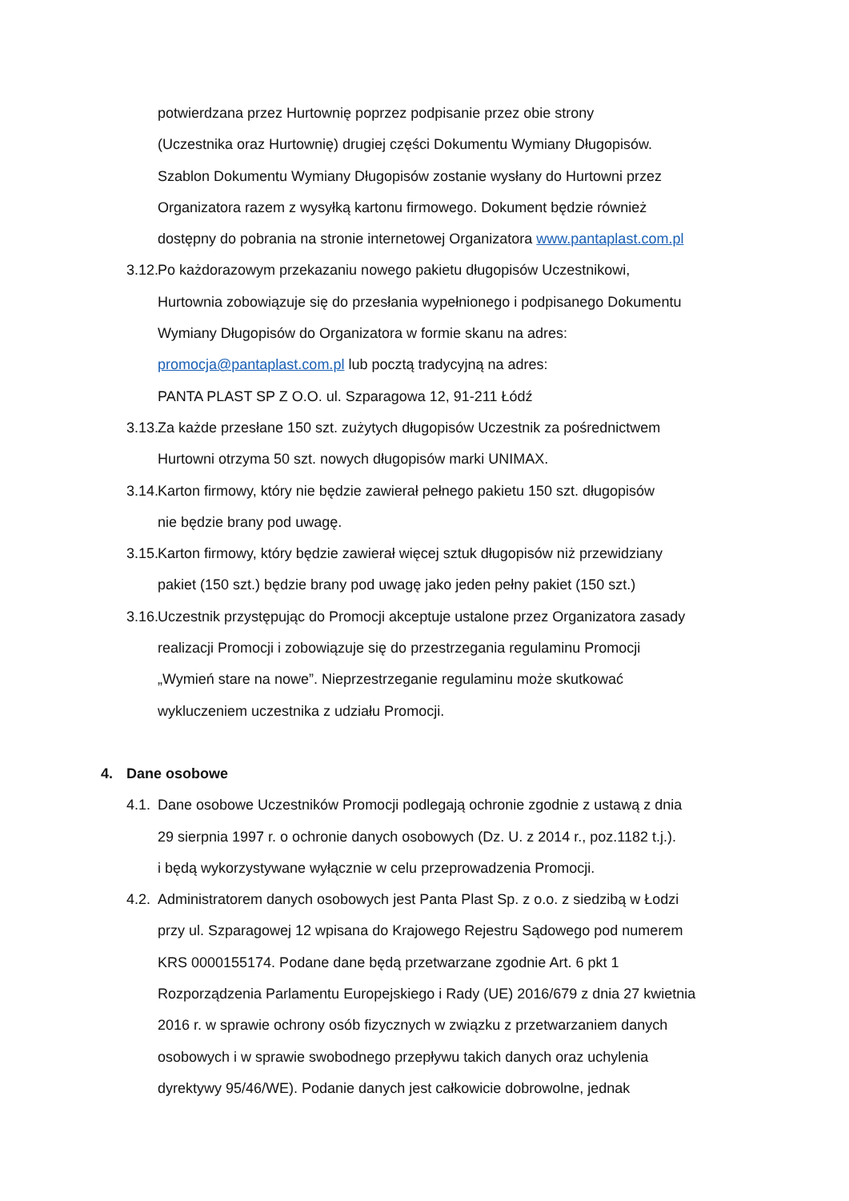potwierdzana przez Hurtownię poprzez podpisanie przez obie strony
(Uczestnika oraz Hurtownię) drugiej części Dokumentu Wymiany Długopisów.
Szablon Dokumentu Wymiany Długopisów zostanie wysłany do Hurtowni przez
Organizatora razem z wysyłką kartonu firmowego. Dokument będzie również
dostępny do pobrania na stronie internetowej Organizatora www.pantaplast.com.pl
3.12. Po każdorazowym przekazaniu nowego pakietu długopisów Uczestnikowi,
Hurtownia zobowiązuje się do przesłania wypełnionego i podpisanego Dokumentu
Wymiany Długopisów do Organizatora w formie skanu na adres:
promocja@pantaplast.com.pl lub pocztą tradycyjną na adres:
PANTA PLAST SP Z O.O. ul. Szparagowa 12, 91-211 Łódź
3.13. Za każde przesłane 150 szt. zużytych długopisów Uczestnik za pośrednictwem
Hurtowni otrzyma 50 szt. nowych długopisów marki UNIMAX.
3.14. Karton firmowy, który nie będzie zawierał pełnego pakietu 150 szt. długopisów
nie będzie brany pod uwagę.
3.15. Karton firmowy, który będzie zawierał więcej sztuk długopisów niż przewidziany
pakiet (150 szt.) będzie brany pod uwagę jako jeden pełny pakiet (150 szt.)
3.16. Uczestnik przystępując do Promocji akceptuje ustalone przez Organizatora zasady
realizacji Promocji i zobowiązuje się do przestrzegania regulaminu Promocji
„Wymień stare na nowe”. Nieprzestrzeganie regulaminu może skutkować
wykluczeniem uczestnika z udziału Promocji.
4. Dane osobowe
4.1. Dane osobowe Uczestników Promocji podlegają ochronie zgodnie z ustawą z dnia
29 sierpnia 1997 r. o ochronie danych osobowych (Dz. U. z 2014 r., poz.1182 t.j.).
i będą wykorzystywane wyłącznie w celu przeprowadzenia Promocji.
4.2. Administratorem danych osobowych jest Panta Plast Sp. z o.o. z siedzibą w Łodzi
przy ul. Szparagowej 12 wpisana do Krajowego Rejestru Sądowego pod numerem
KRS 0000155174. Podane dane będą przetwarzane zgodnie Art. 6 pkt 1
Rozporządzenia Parlamentu Europejskiego i Rady (UE) 2016/679 z dnia 27 kwietnia
2016 r. w sprawie ochrony osób fizycznych w związku z przetwarzaniem danych
osobowych i w sprawie swobodnego przepływu takich danych oraz uchylenia
dyrektywy 95/46/WE). Podanie danych jest całkowicie dobrowolne, jednak